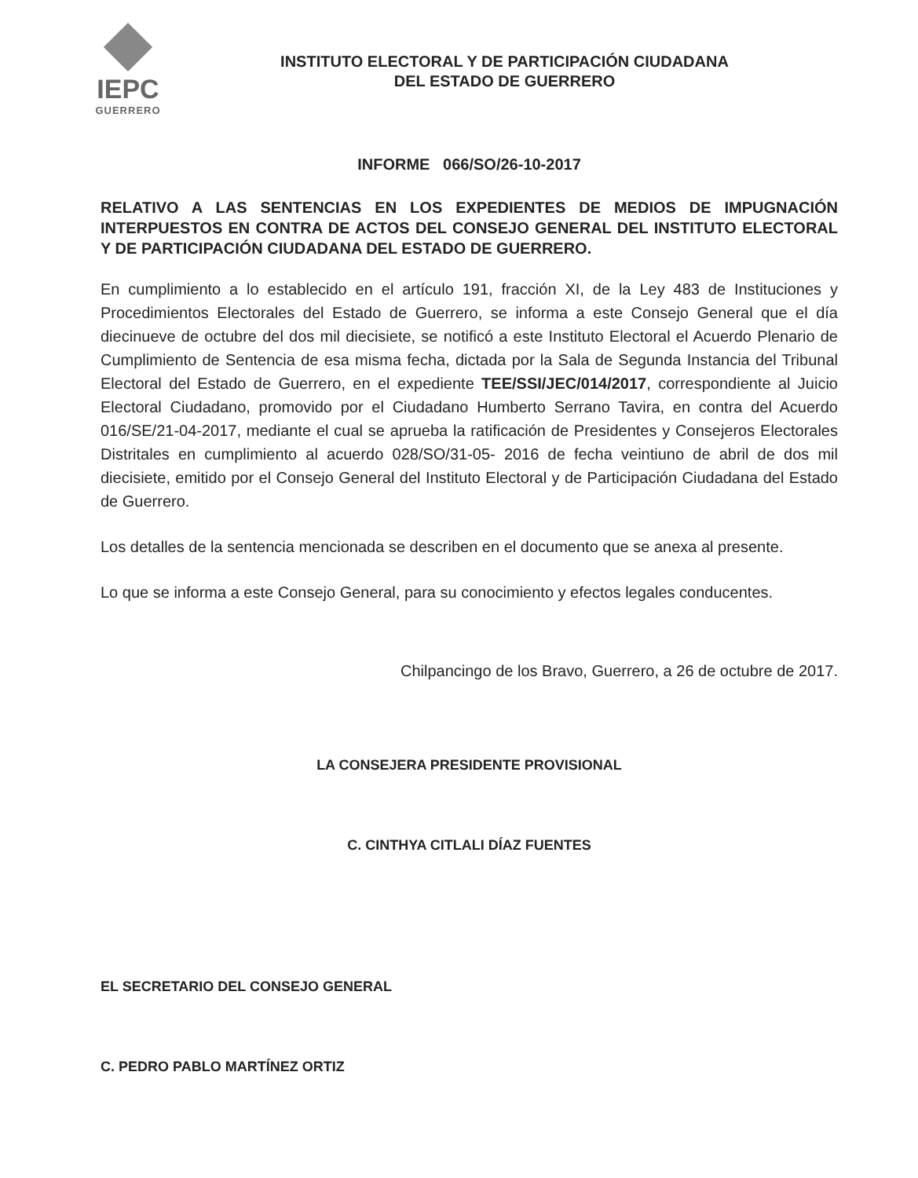IEPC
GUERRERO
INSTITUTO ELECTORAL Y DE PARTICIPACIÓN CIUDADANA
DEL ESTADO DE GUERRERO
INFORME 066/SO/26-10-2017
RELATIVO A LAS SENTENCIAS EN LOS EXPEDIENTES DE MEDIOS DE IMPUGNACIÓN INTERPUESTOS EN CONTRA DE ACTOS DEL CONSEJO GENERAL DEL INSTITUTO ELECTORAL Y DE PARTICIPACIÓN CIUDADANA DEL ESTADO DE GUERRERO.
En cumplimiento a lo establecido en el artículo 191, fracción XI, de la Ley 483 de Instituciones y Procedimientos Electorales del Estado de Guerrero, se informa a este Consejo General que el día diecinueve de octubre del dos mil diecisiete, se notificó a este Instituto Electoral el Acuerdo Plenario de Cumplimiento de Sentencia de esa misma fecha, dictada por la Sala de Segunda Instancia del Tribunal Electoral del Estado de Guerrero, en el expediente TEE/SSI/JEC/014/2017, correspondiente al Juicio Electoral Ciudadano, promovido por el Ciudadano Humberto Serrano Tavira, en contra del Acuerdo 016/SE/21-04-2017, mediante el cual se aprueba la ratificación de Presidentes y Consejeros Electorales Distritales en cumplimiento al acuerdo 028/SO/31-05- 2016 de fecha veintiuno de abril de dos mil diecisiete, emitido por el Consejo General del Instituto Electoral y de Participación Ciudadana del Estado de Guerrero.
Los detalles de la sentencia mencionada se describen en el documento que se anexa al presente.
Lo que se informa a este Consejo General, para su conocimiento y efectos legales conducentes.
Chilpancingo de los Bravo, Guerrero, a 26 de octubre de 2017.
LA CONSEJERA PRESIDENTE PROVISIONAL
C. CINTHYA CITLALI DÍAZ FUENTES
EL SECRETARIO DEL CONSEJO GENERAL
C. PEDRO PABLO MARTÍNEZ ORTIZ